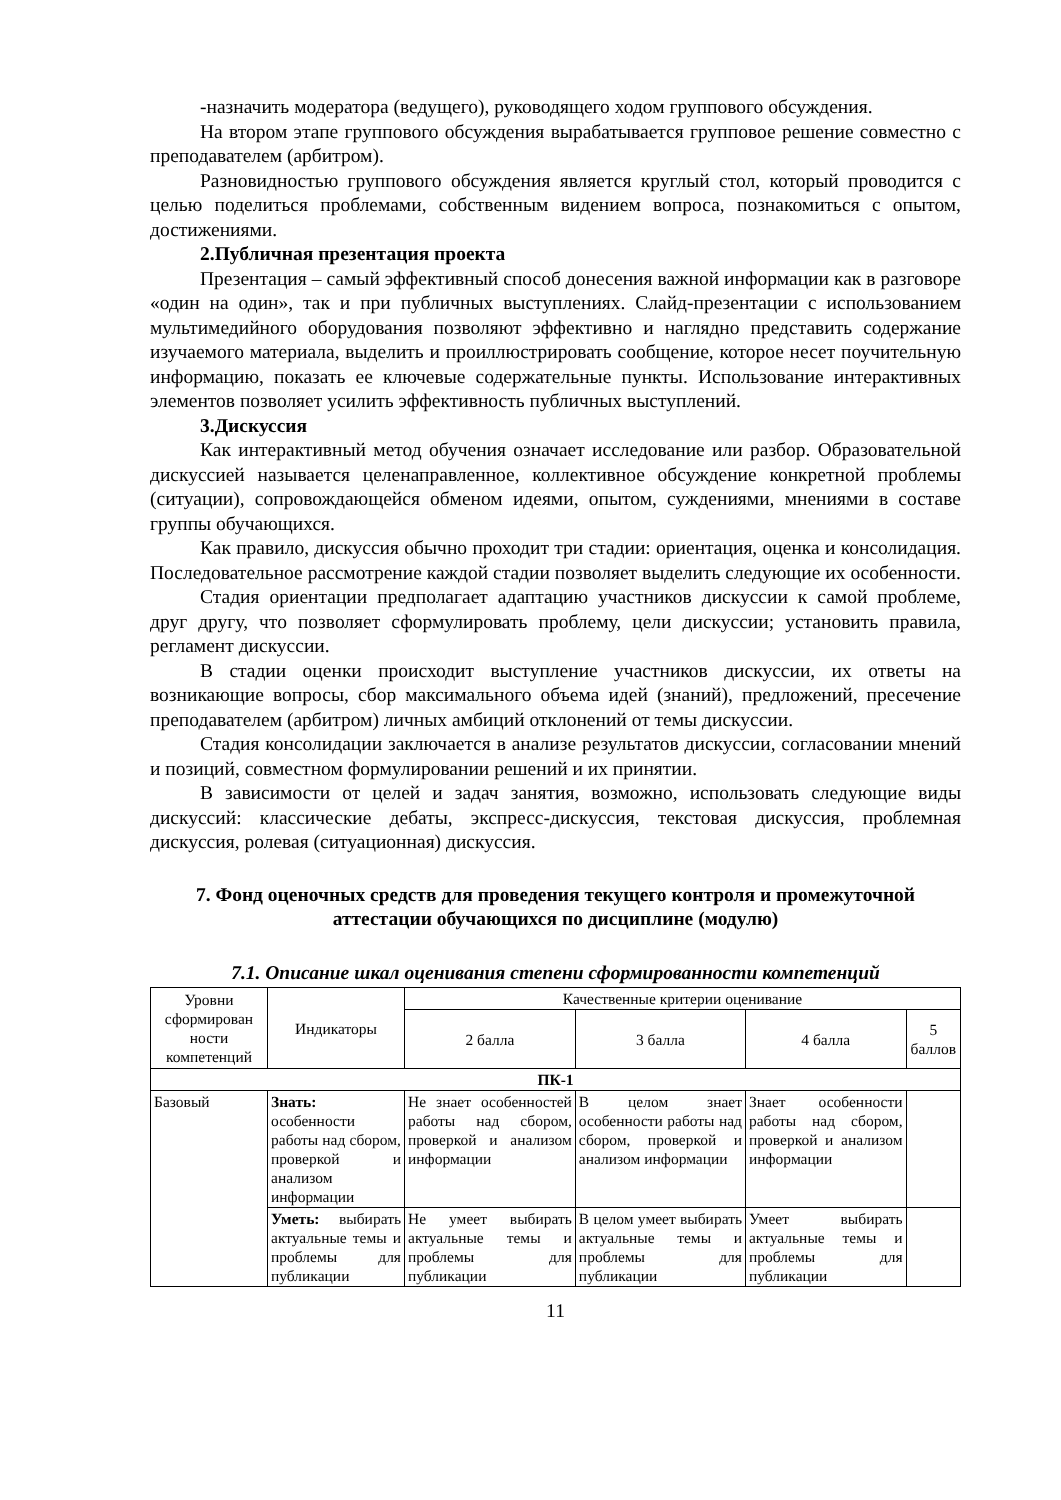-назначить модератора (ведущего), руководящего ходом группового обсуждения.
На втором этапе группового обсуждения вырабатывается групповое решение совместно с преподавателем (арбитром).
Разновидностью группового обсуждения является круглый стол, который проводится с целью поделиться проблемами, собственным видением вопроса, познакомиться с опытом, достижениями.
2.Публичная презентация проекта
Презентация – самый эффективный способ донесения важной информации как в разговоре «один на один», так и при публичных выступлениях. Слайд-презентации с использованием мультимедийного оборудования позволяют эффективно и наглядно представить содержание изучаемого материала, выделить и проиллюстрировать сообщение, которое несет поучительную информацию, показать ее ключевые содержательные пункты. Использование интерактивных элементов позволяет усилить эффективность публичных выступлений.
3.Дискуссия
Как интерактивный метод обучения означает исследование или разбор. Образовательной дискуссией называется целенаправленное, коллективное обсуждение конкретной проблемы (ситуации), сопровождающейся обменом идеями, опытом, суждениями, мнениями в составе группы обучающихся.
Как правило, дискуссия обычно проходит три стадии: ориентация, оценка и консолидация. Последовательное рассмотрение каждой стадии позволяет выделить следующие их особенности.
Стадия ориентации предполагает адаптацию участников дискуссии к самой проблеме, друг другу, что позволяет сформулировать проблему, цели дискуссии; установить правила, регламент дискуссии.
В стадии оценки происходит выступление участников дискуссии, их ответы на возникающие вопросы, сбор максимального объема идей (знаний), предложений, пресечение преподавателем (арбитром) личных амбиций отклонений от темы дискуссии.
Стадия консолидации заключается в анализе результатов дискуссии, согласовании мнений и позиций, совместном формулировании решений и их принятии.
В зависимости от целей и задач занятия, возможно, использовать следующие виды дискуссий: классические дебаты, экспресс-дискуссия, текстовая дискуссия, проблемная дискуссия, ролевая (ситуационная) дискуссия.
7. Фонд оценочных средств для проведения текущего контроля и промежуточной аттестации обучающихся по дисциплине (модулю)
7.1. Описание шкал оценивания степени сформированности компетенций
| Уровни сформирован ности компетенций | Индикаторы | Качественные критерии оценивание | | | |
| --- | --- | --- | --- | --- | --- |
| | | 2 балла | 3 балла | 4 балла | 5 баллов |
| ПК-1 | | | | | |
| Базовый | Знать: особенности работы над сбором, проверкой и анализом информации | Не знает особенностей работы над сбором, проверкой и анализом информации | В целом знает особенности работы над сбором, проверкой и анализом информации | Знает особенности работы над сбором, проверкой и анализом информации | |
| | Уметь: выбирать актуальные темы и проблемы для публикации | Не умеет выбирать актуальные темы и проблемы для публикации | В целом умеет выбирать актуальные темы и проблемы для публикации | Умеет выбирать актуальные темы и проблемы для публикации | |
11